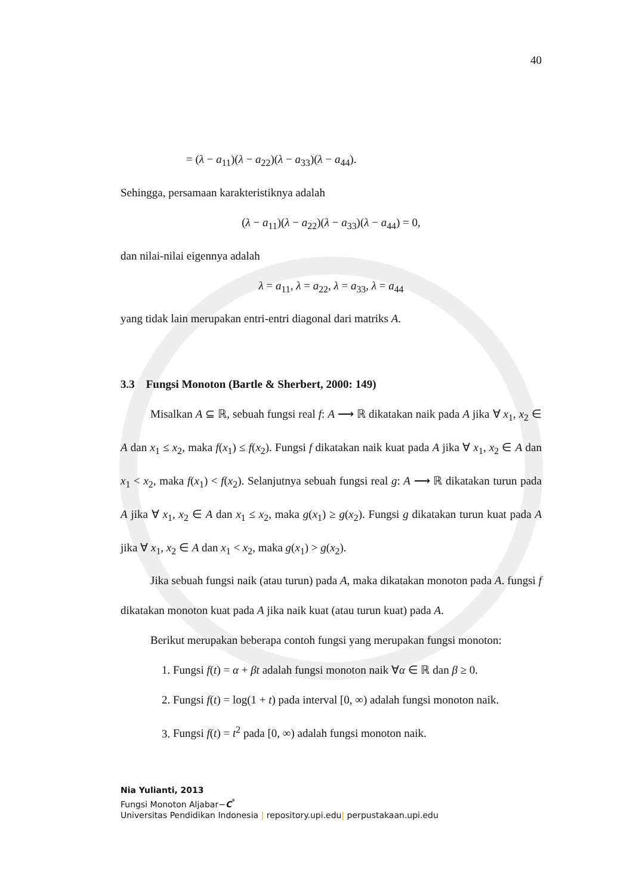40
= (λ − a<sub>11</sub>)(λ − a<sub>22</sub>)(λ − a<sub>33</sub>)(λ − a<sub>44</sub>).
Sehingga, persamaan karakteristiknya adalah
(λ − a<sub>11</sub>)(λ − a<sub>22</sub>)(λ − a<sub>33</sub>)(λ − a<sub>44</sub>) = 0,
dan nilai-nilai eigennya adalah
λ = a<sub>11</sub>, λ = a<sub>22</sub>, λ = a<sub>33</sub>, λ = a<sub>44</sub>
yang tidak lain merupakan entri-entri diagonal dari matriks A.
3.3 Fungsi Monoton (Bartle & Sherbert, 2000: 149)
Misalkan A ⊆ ℝ, sebuah fungsi real f: A ⟶ ℝ dikatakan naik pada A jika ∀ x<sub>1</sub>, x<sub>2</sub> ∈ A dan x<sub>1</sub> ≤ x<sub>2</sub>, maka f(x<sub>1</sub>) ≤ f(x<sub>2</sub>). Fungsi f dikatakan naik kuat pada A jika ∀ x<sub>1</sub>, x<sub>2</sub> ∈ A dan x<sub>1</sub> < x<sub>2</sub>, maka f(x<sub>1</sub>) < f(x<sub>2</sub>). Selanjutnya sebuah fungsi real g: A ⟶ ℝ dikatakan turun pada A jika ∀ x<sub>1</sub>, x<sub>2</sub> ∈ A dan x<sub>1</sub> ≤ x<sub>2</sub>, maka g(x<sub>1</sub>) ≥ g(x<sub>2</sub>). Fungsi g dikatakan turun kuat pada A jika ∀ x<sub>1</sub>, x<sub>2</sub> ∈ A dan x<sub>1</sub> < x<sub>2</sub>, maka g(x<sub>1</sub>) > g(x<sub>2</sub>).
Jika sebuah fungsi naik (atau turun) pada A, maka dikatakan monoton pada A. fungsi f dikatakan monoton kuat pada A jika naik kuat (atau turun kuat) pada A.
Berikut merupakan beberapa contoh fungsi yang merupakan fungsi monoton:
1. Fungsi f(t) = α + βt adalah fungsi monoton naik ∀α ∈ ℝ dan β ≥ 0.
2. Fungsi f(t) = log(1 + t) pada interval [0, ∞) adalah fungsi monoton naik.
3. Fungsi f(t) = t<sup>2</sup> pada [0, ∞) adalah fungsi monoton naik.
Nia Yulianti, 2013
Fungsi Monoton Aljabar−C<sup>*</sup>
Universitas Pendidikan Indonesia | repository.upi.edu| perpustakaan.upi.edu